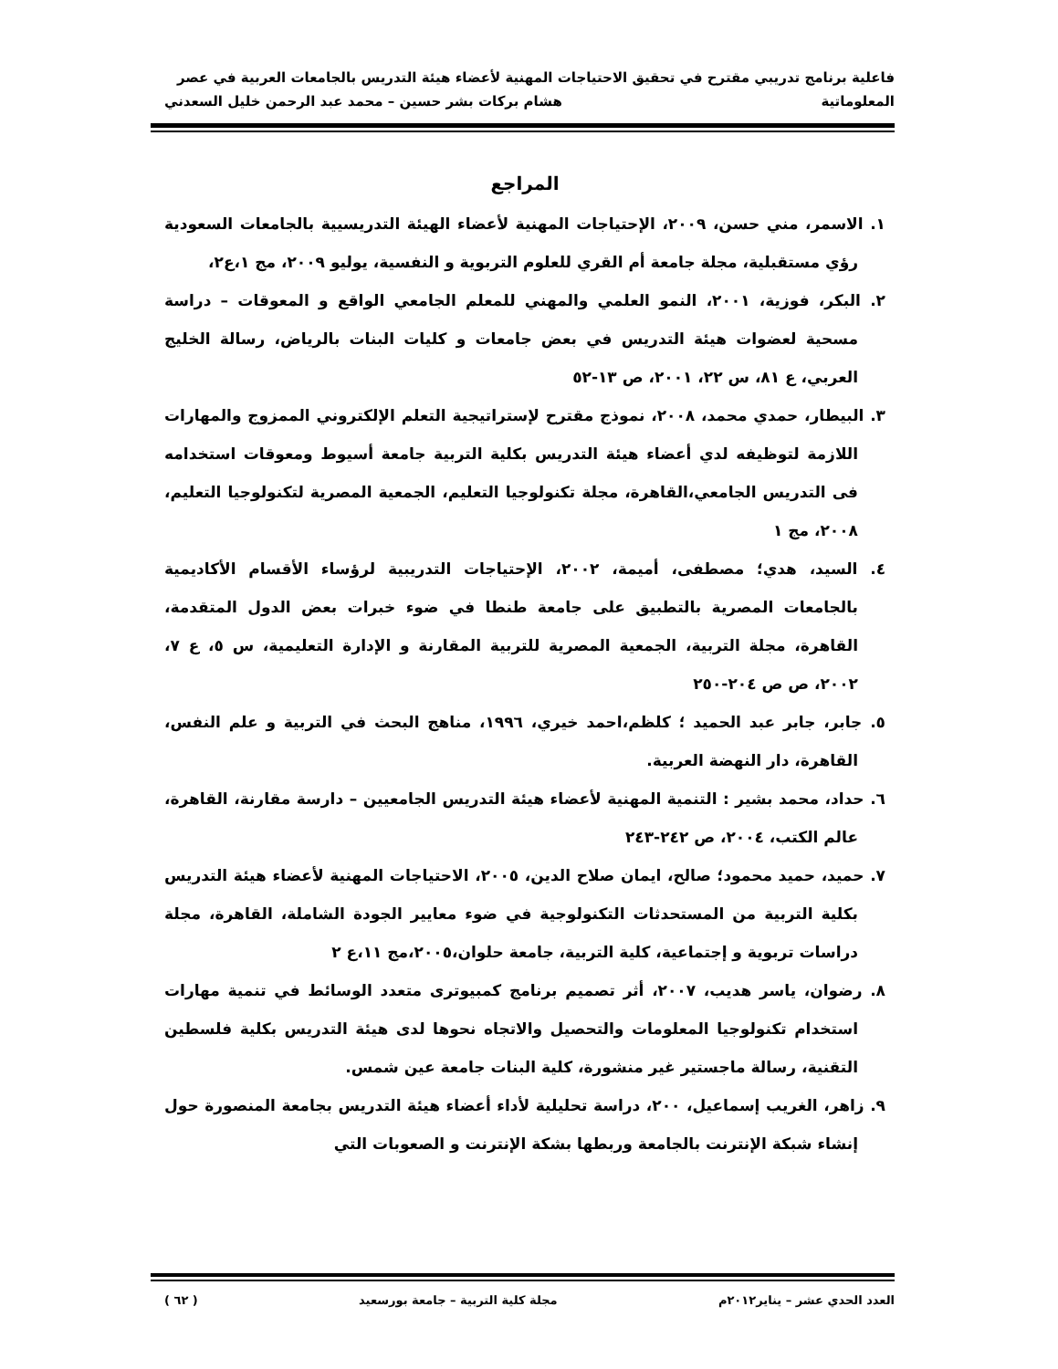فاعلية برنامج تدريبي مقترح في تحقيق الاحتياجات المهنية لأعضاء هيئة التدريس بالجامعات العربية في عصر
المعلوماتية هشام بركات بشر حسين – محمد عبد الرحمن خليل السعدني
المراجع
١. الاسمر، مني حسن، ٢٠٠٩، الإحتياجات المهنية لأعضاء الهيئة التدريسيية بالجامعات السعودية رؤي مستقبلية، مجلة جامعة أم القري للعلوم التربوية و النفسية، يوليو ٢٠٠٩، مج ١،ع٢،
٢. البكر، فوزية، ٢٠٠١، النمو العلمي والمهني للمعلم الجامعي الواقع و المعوقات – دراسة مسحية لعضوات هيئة التدريس في بعض جامعات و كليات البنات بالرياض، رسالة الخليج العربي، ع ٨١، س ٢٢، ٢٠٠١، ص ١٣-٥٢
٣. البيطار، حمدي محمد، ٢٠٠٨، نموذج مقترح لإستراتيجية التعلم الإلكتروني الممزوج والمهارات اللازمة لتوظيفه لدي أعضاء هيئة التدريس بكلية التربية جامعة أسيوط ومعوقات استخدامه فى التدريس الجامعي،القاهرة، مجلة تكنولوجيا التعليم، الجمعية المصرية لتكنولوجيا التعليم، ٢٠٠٨، مج ١
٤. السيد، هدي؛ مصطفى، أميمة، ٢٠٠٢، الإحتياجات التدريبية لرؤساء الأقسام الأكاديمية بالجامعات المصرية بالتطبيق على جامعة طنطا في ضوء خبرات بعض الدول المتقدمة، القاهرة، مجلة التربية، الجمعية المصرية للتربية المقارنة و الإدارة التعليمية، س ٥، ع ٧، ٢٠٠٢، ص ص ٢٠٤-٢٥٠
٥. جابر، جابر عبد الحميد ؛ كلظم،احمد خيري، ١٩٩٦، مناهج البحث في التربية و علم النفس، القاهرة، دار النهضة العربية.
٦. حداد، محمد بشير : التنمية المهنية لأعضاء هيئة التدريس الجامعيين – دارسة مقارنة، القاهرة، عالم الكتب، ٢٠٠٤، ص ٢٤٢-٢٤٣
٧. حميد، حميد محمود؛ صالح، ايمان صلاح الدين، ٢٠٠٥، الاحتياجات المهنية لأعضاء هيئة التدريس بكلية التربية من المستحدثات التكنولوجية في ضوء معايير الجودة الشاملة، القاهرة، مجلة دراسات تربوية و إجتماعية، كلية التربية، جامعة حلوان،٢٠٠٥،مج ١١،ع ٢
٨. رضوان، ياسر هديب، ٢٠٠٧، أثر تصميم برنامج كمبيوترى متعدد الوسائط في تنمية مهارات استخدام تكنولوجيا المعلومات والتحصيل والاتجاه نحوها لدى هيئة التدريس بكلية فلسطين التقنية، رسالة ماجستير غير منشورة، كلية البنات جامعة عين شمس.
٩. زاهر، الغريب إسماعيل، ٢٠٠، دراسة تحليلية لأداء أعضاء هيئة التدريس بجامعة المنصورة حول إنشاء شبكة الإنترنت بالجامعة وربطها بشكة الإنترنت و الصعوبات التي
العدد الحدي عشر – يناير٢٠١٢م مجلة كلية التربية – جامعة بورسعيد ( ٦٢ )